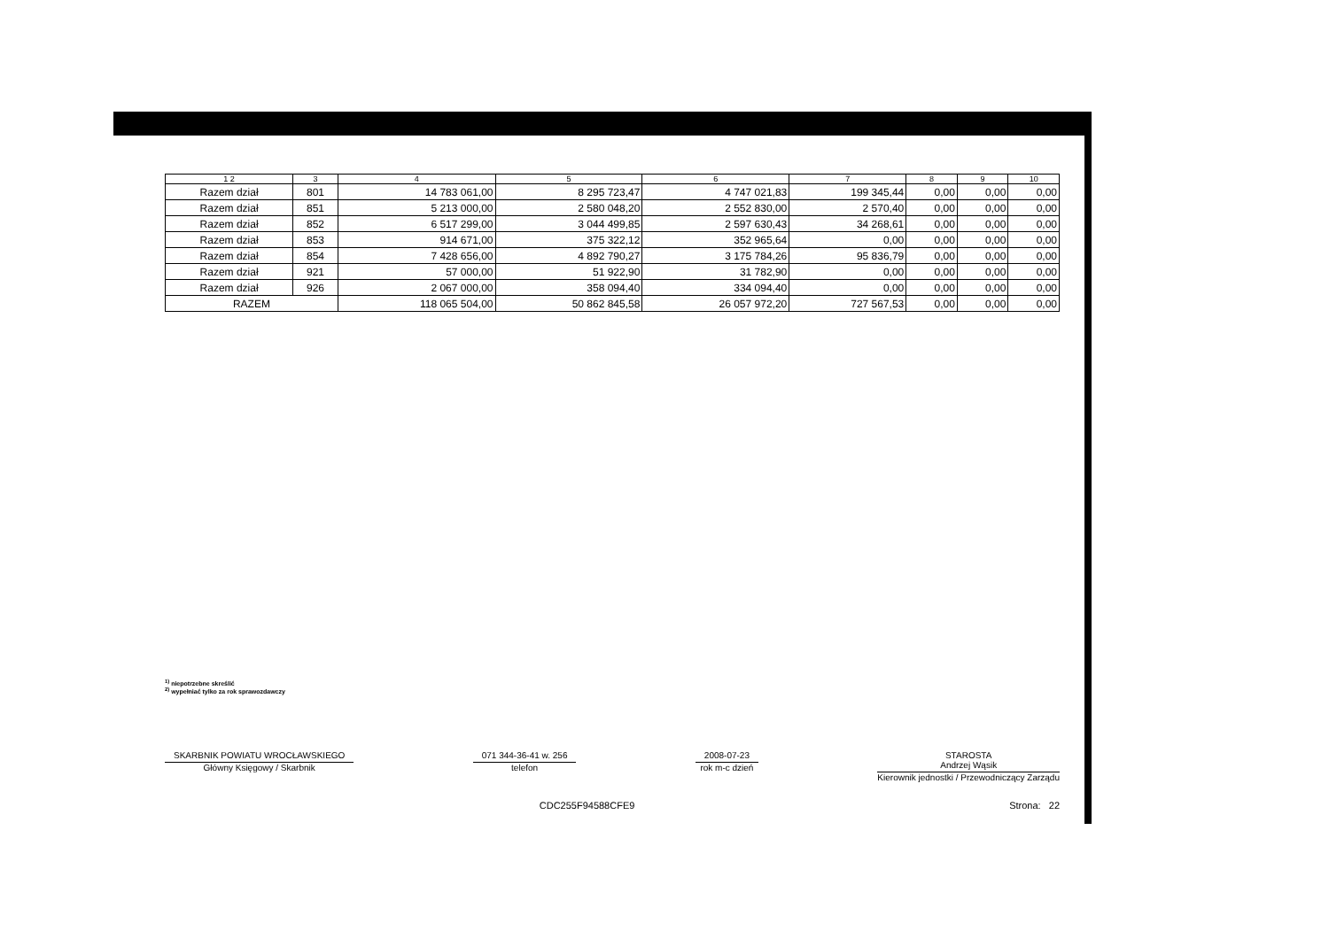| 1 2 | 3 | 4 | 5 | 6 | 7 | 8 | 9 | 10 |
| --- | --- | --- | --- | --- | --- | --- | --- | --- |
| Razem dział | 801 | 14 783 061,00 | 8 295 723,47 | 4 747 021,83 | 199 345,44 | 0,00 | 0,00 | 0,00 |
| Razem dział | 851 | 5 213 000,00 | 2 580 048,20 | 2 552 830,00 | 2 570,40 | 0,00 | 0,00 | 0,00 |
| Razem dział | 852 | 6 517 299,00 | 3 044 499,85 | 2 597 630,43 | 34 268,61 | 0,00 | 0,00 | 0,00 |
| Razem dział | 853 | 914 671,00 | 375 322,12 | 352 965,64 | 0,00 | 0,00 | 0,00 | 0,00 |
| Razem dział | 854 | 7 428 656,00 | 4 892 790,27 | 3 175 784,26 | 95 836,79 | 0,00 | 0,00 | 0,00 |
| Razem dział | 921 | 57 000,00 | 51 922,90 | 31 782,90 | 0,00 | 0,00 | 0,00 | 0,00 |
| Razem dział | 926 | 2 067 000,00 | 358 094,40 | 334 094,40 | 0,00 | 0,00 | 0,00 | 0,00 |
| RAZEM | | 118 065 504,00 | 50 862 845,58 | 26 057 972,20 | 727 567,53 | 0,00 | 0,00 | 0,00 |
<sup>1)</sup> niepotrzebne skreślić
<sup>2)</sup> wypełniać tylko za rok sprawozdawczy
SKARBNIK POWIATU WROCŁAWSKIEGO
Główny Księgowy / Skarbnik
071 344-36-41 w. 256
telefon
2008-07-23
rok m-c dzień
STAROSTA
Andrzej Wąsik
Kierownik jednostki / Przewodniczący Zarządu
CDC255F94588CFE9 Strona: 22